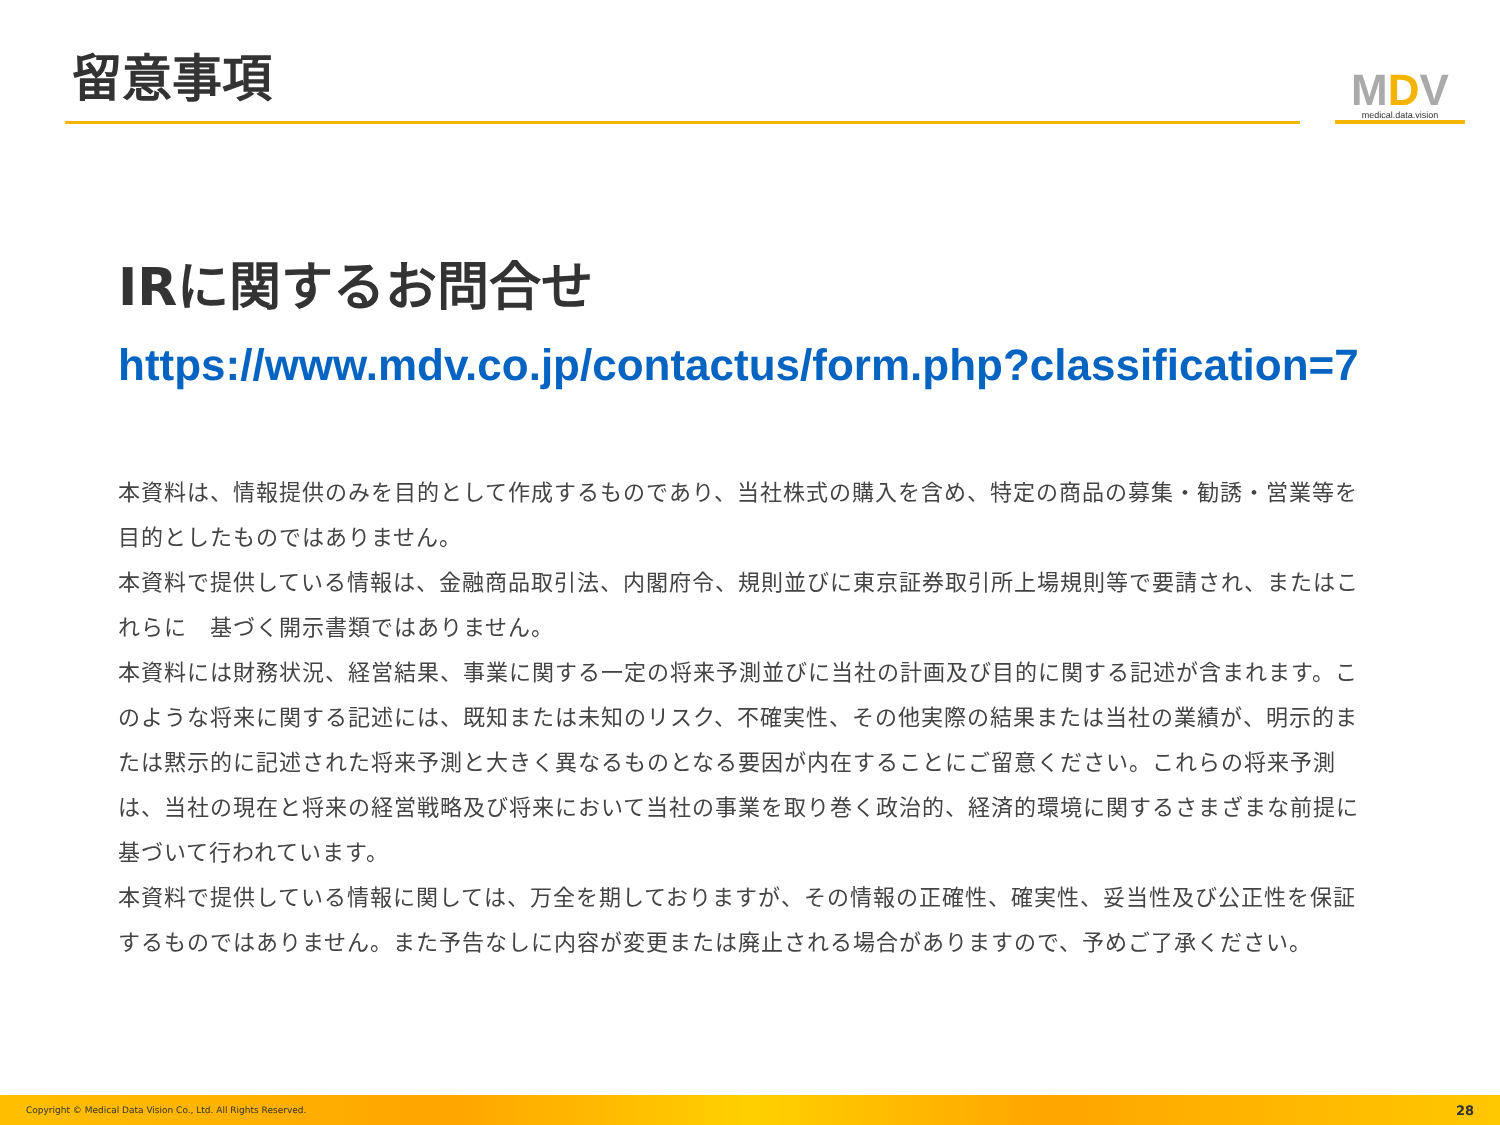留意事項
MDV
medical.data.vision
IRに関するお問合せ
https://www.mdv.co.jp/contactus/form.php?classification=7
本資料は、情報提供のみを目的として作成するものであり、当社株式の購入を含め、特定の商品の募集・勧誘・営業等を目的としたものではありません。
本資料で提供している情報は、金融商品取引法、内閣府令、規則並びに東京証券取引所上場規則等で要請され、またはこれらに　基づく開示書類ではありません。
本資料には財務状況、経営結果、事業に関する一定の将来予測並びに当社の計画及び目的に関する記述が含まれます。このような将来に関する記述には、既知または未知のリスク、不確実性、その他実際の結果または当社の業績が、明示的または黙示的に記述された将来予測と大きく異なるものとなる要因が内在することにご留意ください。これらの将来予測は、当社の現在と将来の経営戦略及び将来において当社の事業を取り巻く政治的、経済的環境に関するさまざまな前提に基づいて行われています。
本資料で提供している情報に関しては、万全を期しておりますが、その情報の正確性、確実性、妥当性及び公正性を保証するものではありません。また予告なしに内容が変更または廃止される場合がありますので、予めご了承ください。
Copyright © Medical Data Vision Co., Ltd. All Rights Reserved. 28